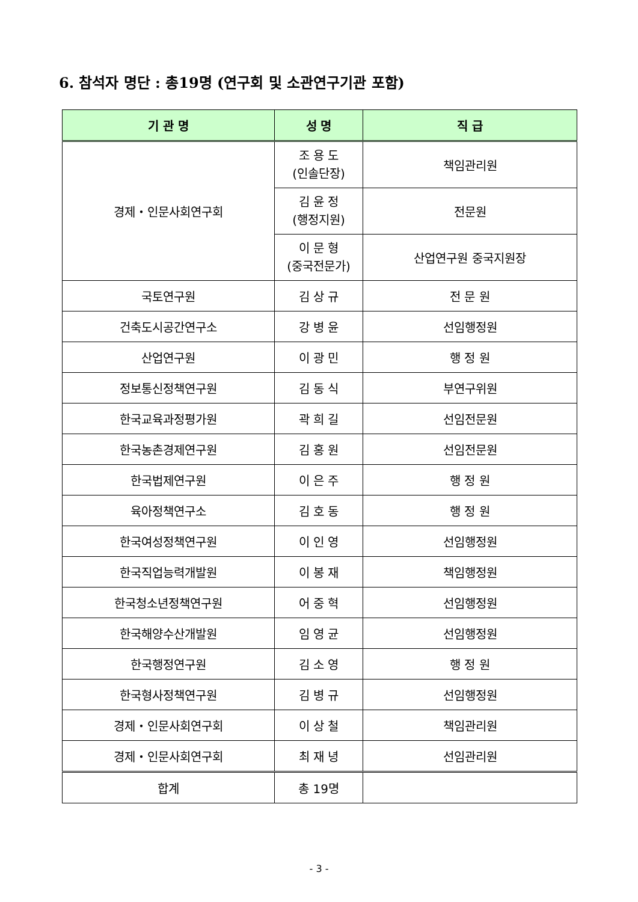6. 참석자 명단 : 총19명 (연구회 및 소관연구기관 포함)
| 기 관 명 | 성 명 | 직 급 |
| --- | --- | --- |
| 경제・인문사회연구회 | 조 용 도 (인솔단장) | 책임관리원 |
| | 김 윤 정 (행정지원) | 전문원 |
| | 이 문 형 (중국전문가) | 산업연구원 중국지원장 |
| 국토연구원 | 김 상 규 | 전 문 원 |
| 건축도시공간연구소 | 강 병 윤 | 선임행정원 |
| 산업연구원 | 이 광 민 | 행 정 원 |
| 정보통신정책연구원 | 김 동 식 | 부연구위원 |
| 한국교육과정평가원 | 곽 희 길 | 선임전문원 |
| 한국농촌경제연구원 | 김 홍 원 | 선임전문원 |
| 한국법제연구원 | 이 은 주 | 행 정 원 |
| 육아정책연구소 | 김 호 동 | 행 정 원 |
| 한국여성정책연구원 | 이 인 영 | 선임행정원 |
| 한국직업능력개발원 | 이 봉 재 | 책임행정원 |
| 한국청소년정책연구원 | 어 중 혁 | 선임행정원 |
| 한국해양수산개발원 | 임 영 균 | 선임행정원 |
| 한국행정연구원 | 김 소 영 | 행 정 원 |
| 한국형사정책연구원 | 김 병 규 | 선임행정원 |
| 경제・인문사회연구회 | 이 상 철 | 책임관리원 |
| 경제・인문사회연구회 | 최 재 녕 | 선임관리원 |
| 합계 | 총 19명 | |
- 3 -